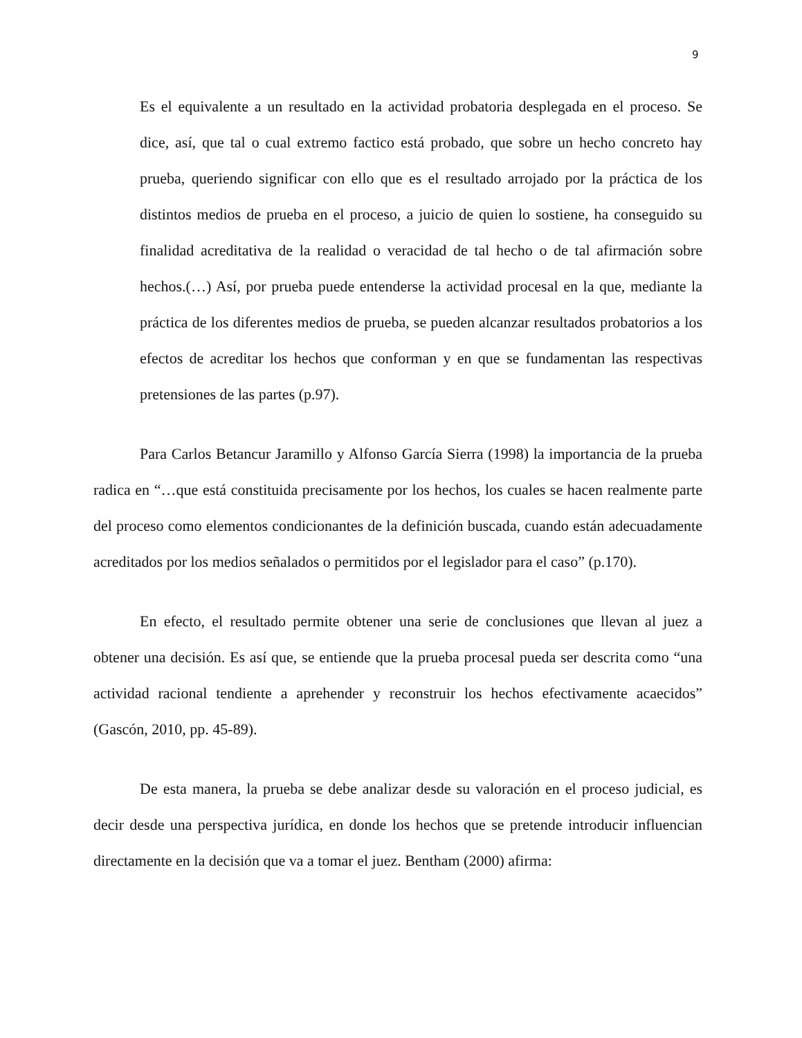9
Es el equivalente a un resultado en la actividad probatoria desplegada en el proceso. Se dice, así, que tal o cual extremo factico está probado, que sobre un hecho concreto hay prueba, queriendo significar con ello que es el resultado arrojado por la práctica de los distintos medios de prueba en el proceso, a juicio de quien lo sostiene, ha conseguido su finalidad acreditativa de la realidad o veracidad de tal hecho o de tal afirmación sobre hechos.(…) Así, por prueba puede entenderse la actividad procesal en la que, mediante la práctica de los diferentes medios de prueba, se pueden alcanzar resultados probatorios a los efectos de acreditar los hechos que conforman y en que se fundamentan las respectivas pretensiones de las partes (p.97).
Para Carlos Betancur Jaramillo y Alfonso García Sierra (1998) la importancia de la prueba radica en “…que está constituida precisamente por los hechos, los cuales se hacen realmente parte del proceso como elementos condicionantes de la definición buscada, cuando están adecuadamente acreditados por los medios señalados o permitidos por el legislador para el caso” (p.170).
En efecto, el resultado permite obtener una serie de conclusiones que llevan al juez a obtener una decisión. Es así que, se entiende que la prueba procesal pueda ser descrita como “una actividad racional tendiente a aprehender y reconstruir los hechos efectivamente acaecidos” (Gascón, 2010, pp. 45-89).
De esta manera, la prueba se debe analizar desde su valoración en el proceso judicial, es decir desde una perspectiva jurídica, en donde los hechos que se pretende introducir influencian directamente en la decisión que va a tomar el juez. Bentham (2000) afirma: